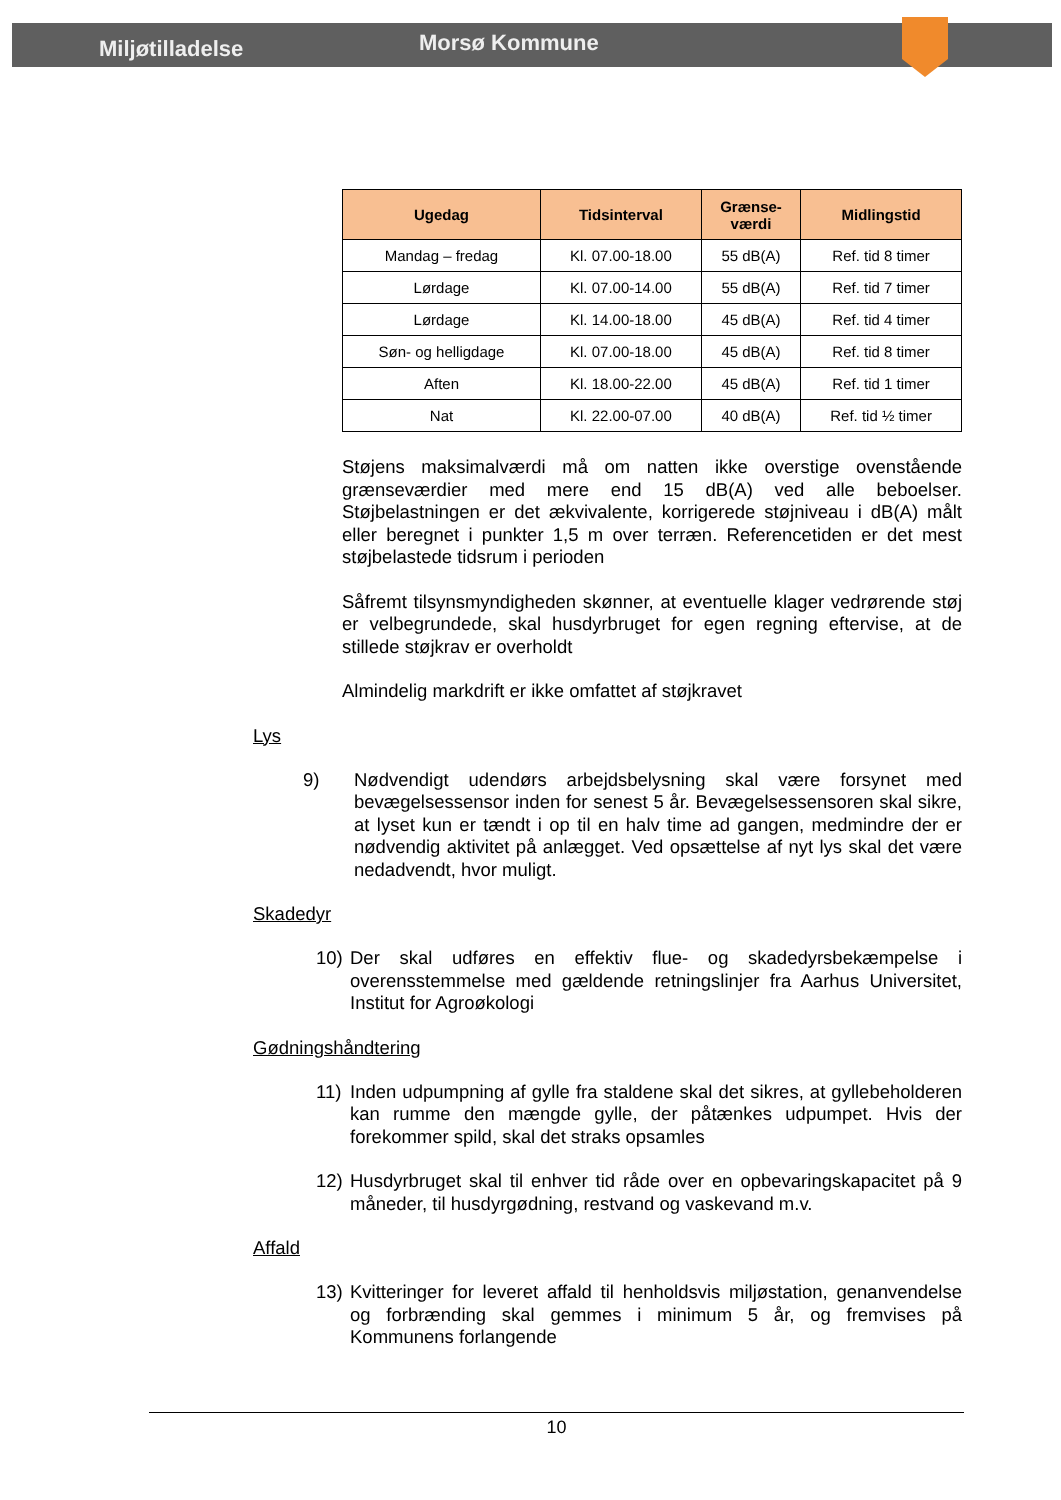Miljøtilladelse
Morsø Kommune
| Ugedag | Tidsinterval | Grænse- værdi | Midlingstid |
| --- | --- | --- | --- |
| Mandag – fredag | Kl. 07.00-18.00 | 55 dB(A) | Ref. tid 8 timer |
| Lørdage | Kl. 07.00-14.00 | 55 dB(A) | Ref. tid 7 timer |
| Lørdage | Kl. 14.00-18.00 | 45 dB(A) | Ref. tid 4 timer |
| Søn- og helligdage | Kl. 07.00-18.00 | 45 dB(A) | Ref. tid 8 timer |
| Aften | Kl. 18.00-22.00 | 45 dB(A) | Ref. tid 1 timer |
| Nat | Kl. 22.00-07.00 | 40 dB(A) | Ref. tid ½ timer |
Støjens maksimalværdi må om natten ikke overstige ovenstående grænseværdier med mere end 15 dB(A) ved alle beboelser. Støjbelastningen er det ækvivalente, korrigerede støjniveau i dB(A) målt eller beregnet i punkter 1,5 m over terræn. Referencetiden er det mest støjbelastede tidsrum i perioden
Såfremt tilsynsmyndigheden skønner, at eventuelle klager vedrørende støj er velbegrundede, skal husdyrbruget for egen regning eftervise, at de stillede støjkrav er overholdt
Almindelig markdrift er ikke omfattet af støjkravet
Lys
9) Nødvendigt udendørs arbejdsbelysning skal være forsynet med bevægelsessensor inden for senest 5 år. Bevægelsessensoren skal sikre, at lyset kun er tændt i op til en halv time ad gangen, medmindre der er nødvendig aktivitet på anlægget. Ved opsættelse af nyt lys skal det være nedadvendt, hvor muligt.
Skadedyr
10) Der skal udføres en effektiv flue- og skadedyrsbekæmpelse i overensstemmelse med gældende retningslinjer fra Aarhus Universitet, Institut for Agroøkologi
Gødningshåndtering
11) Inden udpumpning af gylle fra staldene skal det sikres, at gyllebeholderen kan rumme den mængde gylle, der påtænkes udpumpet. Hvis der forekommer spild, skal det straks opsamles
12) Husdyrbruget skal til enhver tid råde over en opbevaringskapacitet på 9 måneder, til husdyrgødning, restvand og vaskevand m.v.
Affald
13) Kvitteringer for leveret affald til henholdsvis miljøstation, genanvendelse og forbrænding skal gemmes i minimum 5 år, og fremvises på Kommunens forlangende
10